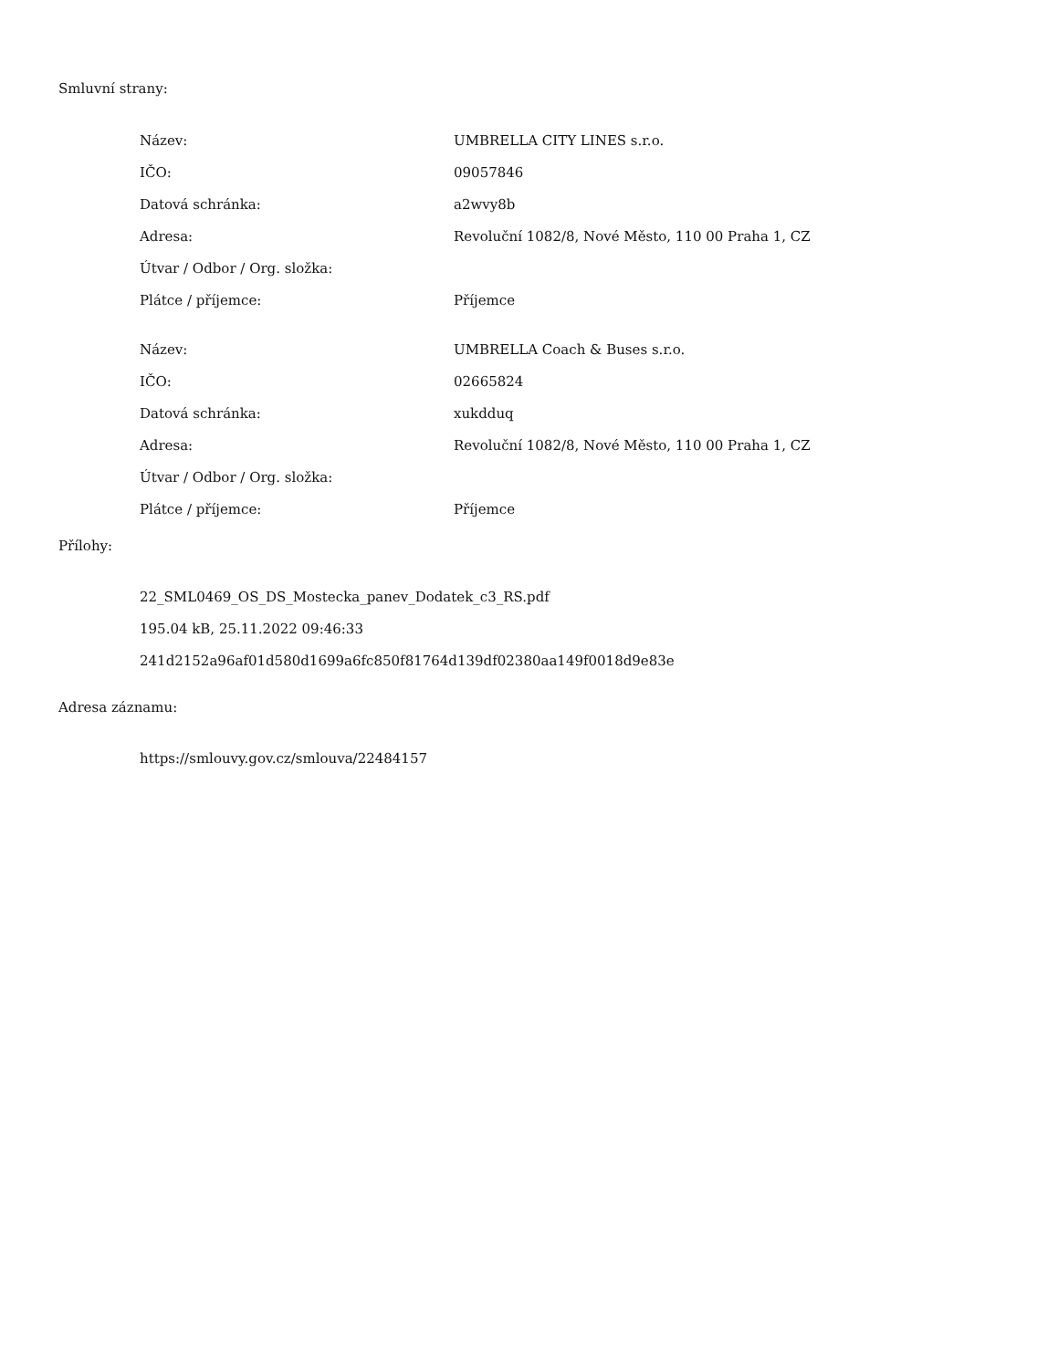Smluvní strany:
| Název: | UMBRELLA CITY LINES s.r.o. |
| IČO: | 09057846 |
| Datová schránka: | a2wvy8b |
| Adresa: | Revoluční 1082/8, Nové Město, 110 00 Praha 1, CZ |
| Útvar / Odbor / Org. složka: | |
| Plátce / příjemce: | Příjemce |
| Název: | UMBRELLA Coach & Buses s.r.o. |
| IČO: | 02665824 |
| Datová schránka: | xukdduq |
| Adresa: | Revoluční 1082/8, Nové Město, 110 00 Praha 1, CZ |
| Útvar / Odbor / Org. složka: | |
| Plátce / příjemce: | Příjemce |
Přílohy:
22_SML0469_OS_DS_Mostecka_panev_Dodatek_c3_RS.pdf
195.04 kB, 25.11.2022 09:46:33
241d2152a96af01d580d1699a6fc850f81764d139df02380aa149f0018d9e83e
Adresa záznamu:
https://smlouvy.gov.cz/smlouva/22484157